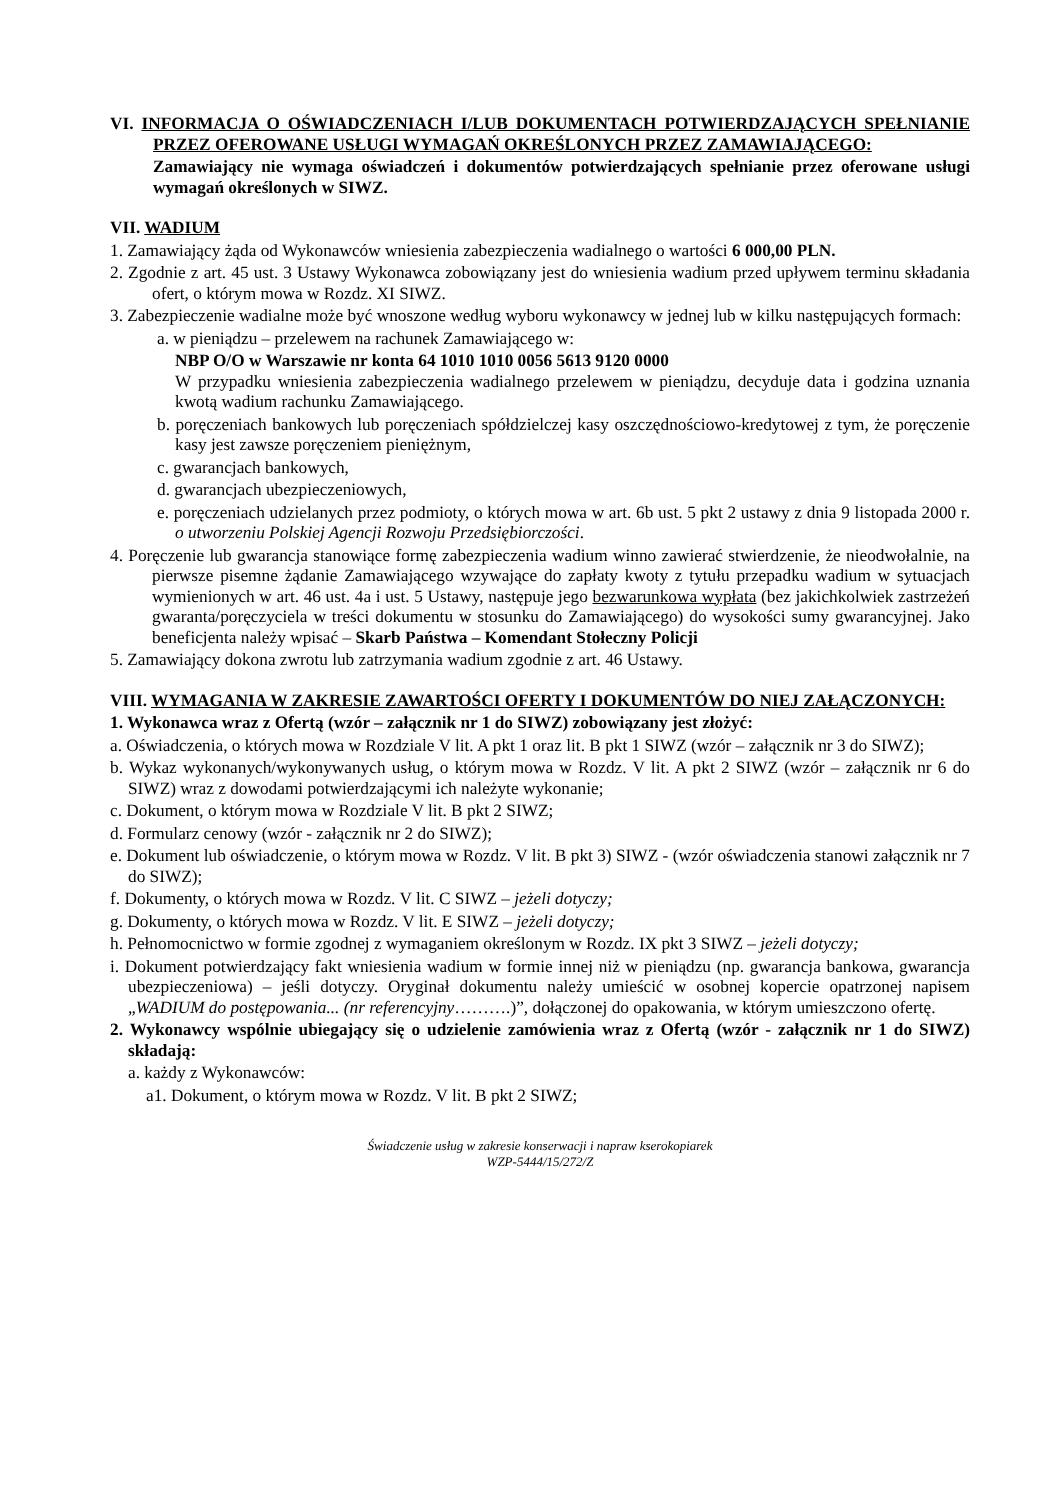VI. INFORMACJA O OŚWIADCZENIACH I/LUB DOKUMENTACH POTWIERDZAJĄCYCH SPEŁNIANIE PRZEZ OFEROWANE USŁUGI WYMAGAŃ OKREŚLONYCH PRZEZ ZAMAWIAJĄCEGO:
Zamawiający nie wymaga oświadczeń i dokumentów potwierdzających spełnianie przez oferowane usługi wymagań określonych w SIWZ.
VII. WADIUM
1. Zamawiający żąda od Wykonawców wniesienia zabezpieczenia wadialnego o wartości 6 000,00 PLN.
2. Zgodnie z art. 45 ust. 3 Ustawy Wykonawca zobowiązany jest do wniesienia wadium przed upływem terminu składania ofert, o którym mowa w Rozdz. XI SIWZ.
3. Zabezpieczenie wadialne może być wnoszone według wyboru wykonawcy w jednej lub w kilku następujących formach:
a. w pieniądzu – przelewem na rachunek Zamawiającego w:
NBP O/O w Warszawie nr konta 64 1010 1010 0056 5613 9120 0000
W przypadku wniesienia zabezpieczenia wadialnego przelewem w pieniądzu, decyduje data i godzina uznania kwotą wadium rachunku Zamawiającego.
b. poręczeniach bankowych lub poręczeniach spółdzielczej kasy oszczędnościowo-kredytowej z tym, że poręczenie kasy jest zawsze poręczeniem pieniężnym,
c. gwarancjach bankowych,
d. gwarancjach ubezpieczeniowych,
e. poręczeniach udzielanych przez podmioty, o których mowa w art. 6b ust. 5 pkt 2 ustawy z dnia 9 listopada 2000 r. o utworzeniu Polskiej Agencji Rozwoju Przedsiębiorczości.
4. Poręczenie lub gwarancja stanowiące formę zabezpieczenia wadium winno zawierać stwierdzenie, że nieodwołalnie, na pierwsze pisemne żądanie Zamawiającego wzywające do zapłaty kwoty z tytułu przepadku wadium w sytuacjach wymienionych w art. 46 ust. 4a i ust. 5 Ustawy, następuje jego bezwarunkowa wypłata (bez jakichkolwiek zastrzeżeń gwaranta/poręczyciela w treści dokumentu w stosunku do Zamawiającego) do wysokości sumy gwarancyjnej. Jako beneficjenta należy wpisać – Skarb Państwa – Komendant Stołeczny Policji
5. Zamawiający dokona zwrotu lub zatrzymania wadium zgodnie z art. 46 Ustawy.
VIII. WYMAGANIA W ZAKRESIE ZAWARTOŚCI OFERTY I DOKUMENTÓW DO NIEJ ZAŁĄCZONYCH:
1. Wykonawca wraz z Ofertą (wzór – załącznik nr 1 do SIWZ) zobowiązany jest złożyć:
a. Oświadczenia, o których mowa w Rozdziale V lit. A pkt 1 oraz lit. B pkt 1 SIWZ (wzór – załącznik nr 3 do SIWZ);
b. Wykaz wykonanych/wykonywanych usług, o którym mowa w Rozdz. V lit. A pkt 2 SIWZ (wzór – załącznik nr 6 do SIWZ) wraz z dowodami potwierdzającymi ich należyte wykonanie;
c. Dokument, o którym mowa w Rozdziale V lit. B pkt 2 SIWZ;
d. Formularz cenowy (wzór - załącznik nr 2 do SIWZ);
e. Dokument lub oświadczenie, o którym mowa w Rozdz. V lit. B pkt 3) SIWZ - (wzór oświadczenia stanowi załącznik nr 7 do SIWZ);
f. Dokumenty, o których mowa w Rozdz. V lit. C SIWZ – jeżeli dotyczy;
g. Dokumenty, o których mowa w Rozdz. V lit. E SIWZ – jeżeli dotyczy;
h. Pełnomocnictwo w formie zgodnej z wymaganiem określonym w Rozdz. IX pkt 3 SIWZ – jeżeli dotyczy;
i. Dokument potwierdzający fakt wniesienia wadium w formie innej niż w pieniądzu (np. gwarancja bankowa, gwarancja ubezpieczeniowa) – jeśli dotyczy. Oryginał dokumentu należy umieścić w osobnej kopercie opatrzonej napisem „WADIUM do postępowania... (nr referencyjny……….)”, dołączonej do opakowania, w którym umieszczono ofertę.
2. Wykonawcy wspólnie ubiegający się o udzielenie zamówienia wraz z Ofertą (wzór - załącznik nr 1 do SIWZ) składają:
a. każdy z Wykonawców:
a1. Dokument, o którym mowa w Rozdz. V lit. B pkt 2 SIWZ;
Świadczenie usług w zakresie konserwacji i napraw kserokopiarek
WZP-5444/15/272/Z